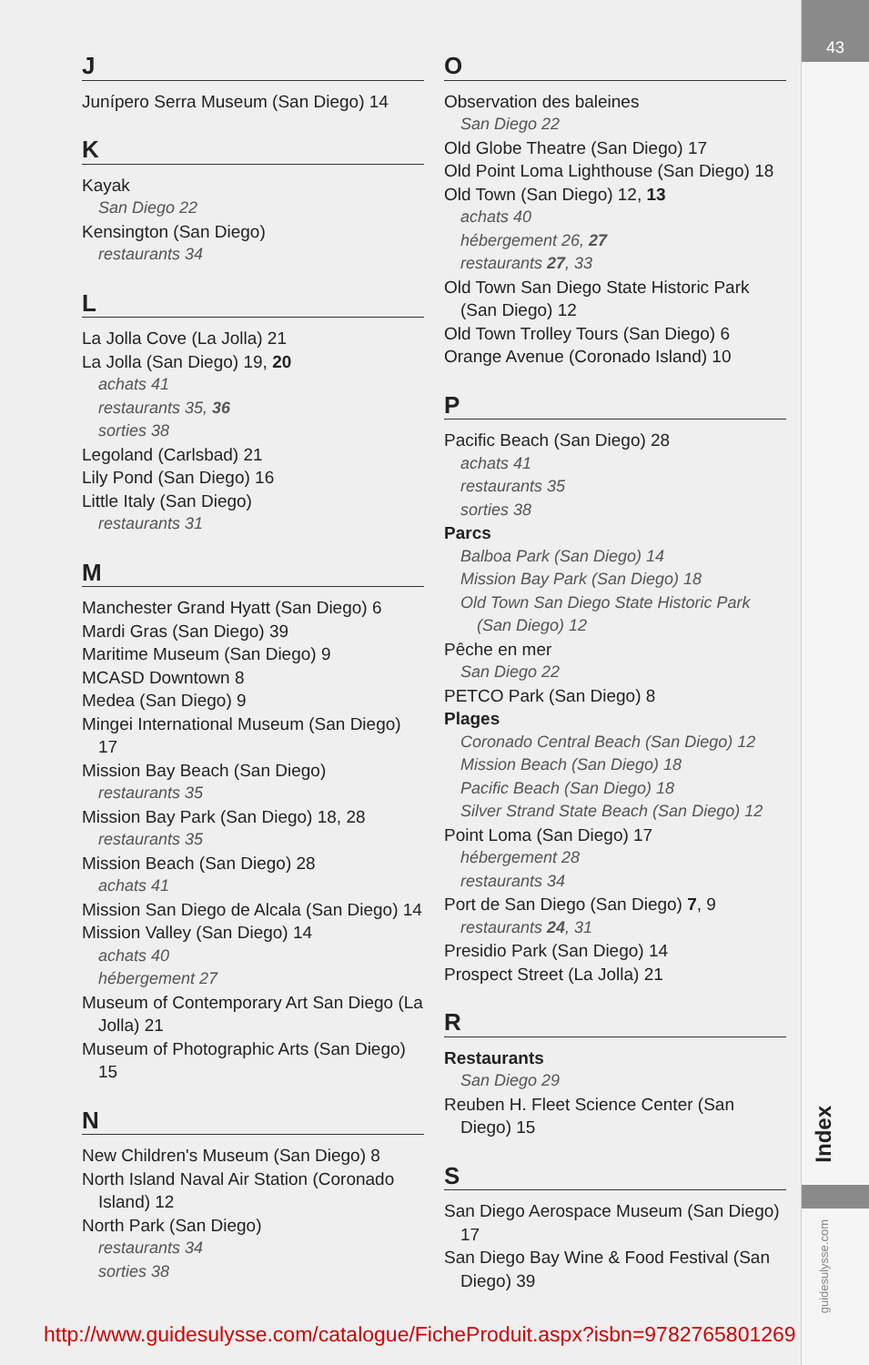43
Index
guidesulysse.com
J
Junípero Serra Museum (San Diego) 14
K
Kayak
San Diego 22
Kensington (San Diego)
restaurants 34
L
La Jolla Cove (La Jolla) 21
La Jolla (San Diego) 19, 20
achats 41
restaurants 35, 36
sorties 38
Legoland (Carlsbad) 21
Lily Pond (San Diego) 16
Little Italy (San Diego)
restaurants 31
M
Manchester Grand Hyatt (San Diego) 6
Mardi Gras (San Diego) 39
Maritime Museum (San Diego) 9
MCASD Downtown 8
Medea (San Diego) 9
Mingei International Museum (San Diego) 17
Mission Bay Beach (San Diego)
restaurants 35
Mission Bay Park (San Diego) 18, 28
restaurants 35
Mission Beach (San Diego) 28
achats 41
Mission San Diego de Alcala (San Diego) 14
Mission Valley (San Diego) 14
achats 40
hébergement 27
Museum of Contemporary Art San Diego (La Jolla) 21
Museum of Photographic Arts (San Diego) 15
N
New Children's Museum (San Diego) 8
North Island Naval Air Station (Coronado Island) 12
North Park (San Diego)
restaurants 34
sorties 38
O
Observation des baleines
San Diego 22
Old Globe Theatre (San Diego) 17
Old Point Loma Lighthouse (San Diego) 18
Old Town (San Diego) 12, 13
achats 40
hébergement 26, 27
restaurants 27, 33
Old Town San Diego State Historic Park (San Diego) 12
Old Town Trolley Tours (San Diego) 6
Orange Avenue (Coronado Island) 10
P
Pacific Beach (San Diego) 28
achats 41
restaurants 35
sorties 38
Parcs
Balboa Park (San Diego) 14
Mission Bay Park (San Diego) 18
Old Town San Diego State Historic Park (San Diego) 12
Pêche en mer
San Diego 22
PETCO Park (San Diego) 8
Plages
Coronado Central Beach (San Diego) 12
Mission Beach (San Diego) 18
Pacific Beach (San Diego) 18
Silver Strand State Beach (San Diego) 12
Point Loma (San Diego) 17
hébergement 28
restaurants 34
Port de San Diego (San Diego) 7, 9
restaurants 24, 31
Presidio Park (San Diego) 14
Prospect Street (La Jolla) 21
R
Restaurants
San Diego 29
Reuben H. Fleet Science Center (San Diego) 15
S
San Diego Aerospace Museum (San Diego) 17
San Diego Bay Wine & Food Festival (San Diego) 39
http://www.guidesulysse.com/catalogue/FicheProduit.aspx?isbn=9782765801269